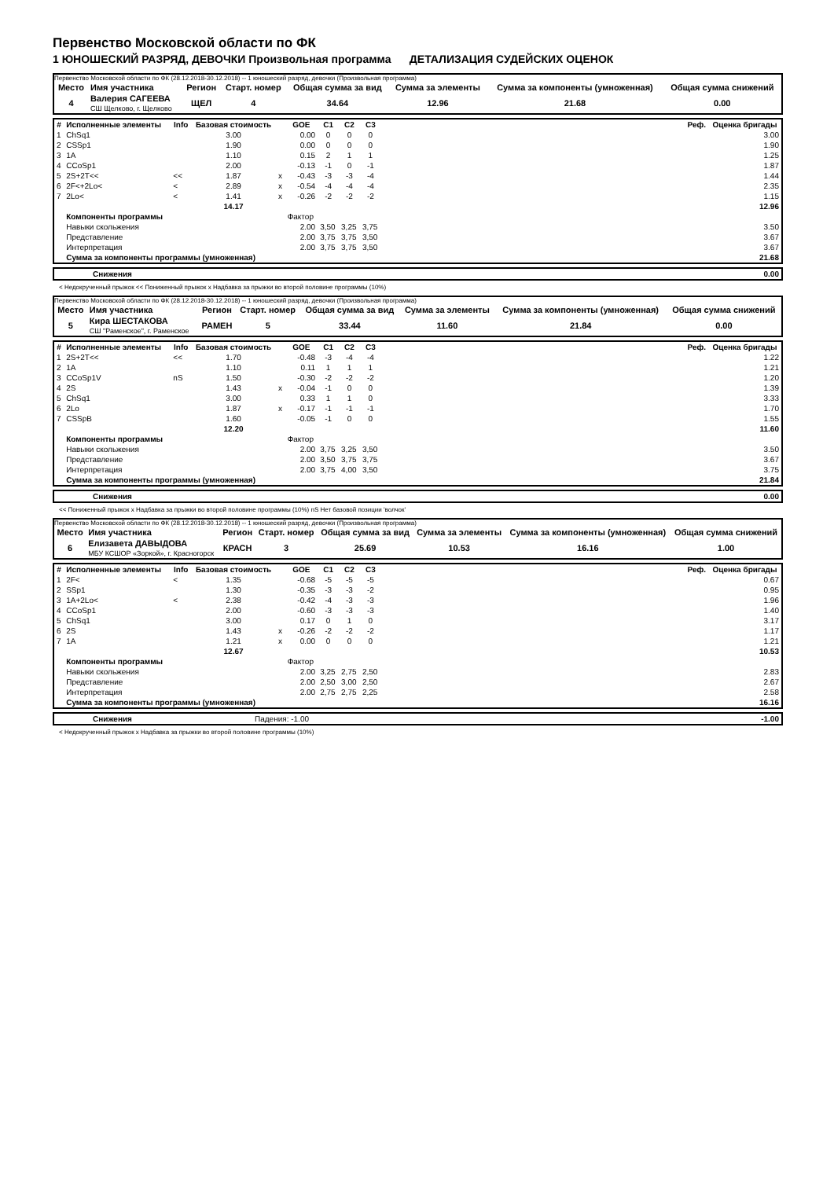Первенство Московской области по ФК
1 ЮНОШЕСКИЙ РАЗРЯД, ДЕВОЧКИ Произвольная программа ДЕТАЛИЗАЦИЯ СУДЕЙСКИХ ОЦЕНОК
Первенство Московской области по ФК (28.12.2018-30.12.2018) -- 1 юношеский разряд, девочки (Произвольная программа)
| Место | Имя участника | Регион | Старт. номер | Общая сумма за вид | Сумма за элементы | Сумма за компоненты (умноженная) | Общая сумма снижений |
| 4 | Валерия САГЕЕВА СШ Щелково, г. Щелково | ЩЕЛ | 4 | 34.64 | 12.96 | 21.68 | 0.00 |
| # | Исполненные элементы | Info | Базовая стоимость | | GOE | C1 | C2 | C3 | Реф. | Оценка бригады |
| --- | --- | --- | --- | --- | --- | --- | --- | --- | --- | --- |
| 1 | ChSq1 | | 3.00 | | 0.00 | 0 | 0 | 0 | | 3.00 |
| 2 | CSSp1 | | 1.90 | | 0.00 | 0 | 0 | 0 | | 1.90 |
| 3 | 1A | | 1.10 | | 0.15 | 2 | 1 | 1 | | 1.25 |
| 4 | CCoSp1 | | 2.00 | | -0.13 | -1 | 0 | -1 | | 1.87 |
| 5 | 2S+2T<< | << | 1.87 | x | -0.43 | -3 | -3 | -4 | | 1.44 |
| 6 | 2F<+2Lo< | < | 2.89 | x | -0.54 | -4 | -4 | -4 | | 2.35 |
| 7 | 2Lo< | < | 1.41 | x | -0.26 | -2 | -2 | -2 | | 1.15 |
| | | | 14.17 | | | | | | | 12.96 |
| | Компоненты программы | | | | Фактор | | | | | |
| | Навыки скольжения | | | | 2.00 | 3,50 | 3,25 | 3,75 | | 3.50 |
| | Представление | | | | 2.00 | 3,75 | 3,75 | 3,50 | | 3.67 |
| | Интерпретация | | | | 2.00 | 3,75 | 3,75 | 3,50 | | 3.67 |
| | Сумма за компоненты программы (умноженная) | | | | | | | | | 21.68 |
| | Снижения | 0.00 |
< Недокрученный прыжок << Пониженный прыжок x Надбавка за прыжки во второй половине программы (10%)
Первенство Московской области по ФК (28.12.2018-30.12.2018) -- 1 юношеский разряд, девочки (Произвольная программа)
| Место | Имя участника | Регион | Старт. номер | Общая сумма за вид | Сумма за элементы | Сумма за компоненты (умноженная) | Общая сумма снижений |
| 5 | Кира ШЕСТАКОВА СШ "Раменское", г. Раменское | РАМЕН | 5 | 33.44 | 11.60 | 21.84 | 0.00 |
| # | Исполненные элементы | Info | Базовая стоимость | | GOE | C1 | C2 | C3 | Реф. | Оценка бригады |
| --- | --- | --- | --- | --- | --- | --- | --- | --- | --- | --- |
| 1 | 2S+2T<< | << | 1.70 | | -0.48 | -3 | -4 | -4 | | 1.22 |
| 2 | 1A | | 1.10 | | 0.11 | 1 | 1 | 1 | | 1.21 |
| 3 | CCoSp1V | nS | 1.50 | | -0.30 | -2 | -2 | -2 | | 1.20 |
| 4 | 2S | | 1.43 | x | -0.04 | -1 | 0 | 0 | | 1.39 |
| 5 | ChSq1 | | 3.00 | | 0.33 | 1 | 1 | 0 | | 3.33 |
| 6 | 2Lo | | 1.87 | x | -0.17 | -1 | -1 | -1 | | 1.70 |
| 7 | CSSpB | | 1.60 | | -0.05 | -1 | 0 | 0 | | 1.55 |
| | | | 12.20 | | | | | | | 11.60 |
| | Компоненты программы | | | | Фактор | | | | | |
| | Навыки скольжения | | | | 2.00 | 3,75 | 3,25 | 3,50 | | 3.50 |
| | Представление | | | | 2.00 | 3,50 | 3,75 | 3,75 | | 3.67 |
| | Интерпретация | | | | 2.00 | 3,75 | 4,00 | 3,50 | | 3.75 |
| | Сумма за компоненты программы (умноженная) | | | | | | | | | 21.84 |
| | Снижения | 0.00 |
<< Пониженный прыжок x Надбавка за прыжки во второй половине программы (10%) nS Нет базовой позиции 'волчок'
Первенство Московской области по ФК (28.12.2018-30.12.2018) -- 1 юношеский разряд, девочки (Произвольная программа)
| Место | Имя участника | Регион | Старт. номер | Общая сумма за вид | Сумма за элементы | Сумма за компоненты (умноженная) | Общая сумма снижений |
| 6 | Елизавета ДАВЫДОВА МБУ КСШОР «Зоркой», г. Красногорск | КРАСН | 3 | 25.69 | 10.53 | 16.16 | 1.00 |
| # | Исполненные элементы | Info | Базовая стоимость | | GOE | C1 | C2 | C3 | Реф. | Оценка бригады |
| --- | --- | --- | --- | --- | --- | --- | --- | --- | --- | --- |
| 1 | 2F< | < | 1.35 | | -0.68 | -5 | -5 | -5 | | 0.67 |
| 2 | SSp1 | | 1.30 | | -0.35 | -3 | -3 | -2 | | 0.95 |
| 3 | 1A+2Lo< | < | 2.38 | | -0.42 | -4 | -3 | -3 | | 1.96 |
| 4 | CCoSp1 | | 2.00 | | -0.60 | -3 | -3 | -3 | | 1.40 |
| 5 | ChSq1 | | 3.00 | | 0.17 | 0 | 1 | 0 | | 3.17 |
| 6 | 2S | | 1.43 | x | -0.26 | -2 | -2 | -2 | | 1.17 |
| 7 | 1A | | 1.21 | x | 0.00 | 0 | 0 | 0 | | 1.21 |
| | | | 12.67 | | | | | | | 10.53 |
| | Компоненты программы | | | | Фактор | | | | | |
| | Навыки скольжения | | | | 2.00 | 3,25 | 2,75 | 2,50 | | 2.83 |
| | Представление | | | | 2.00 | 2,50 | 3,00 | 2,50 | | 2.67 |
| | Интерпретация | | | | 2.00 | 2,75 | 2,75 | 2,25 | | 2.58 |
| | Сумма за компоненты программы (умноженная) | | | | | | | | | 16.16 |
| | Снижения | Падения: -1.00 | -1.00 |
< Недокрученный прыжок x Надбавка за прыжки во второй половине программы (10%)